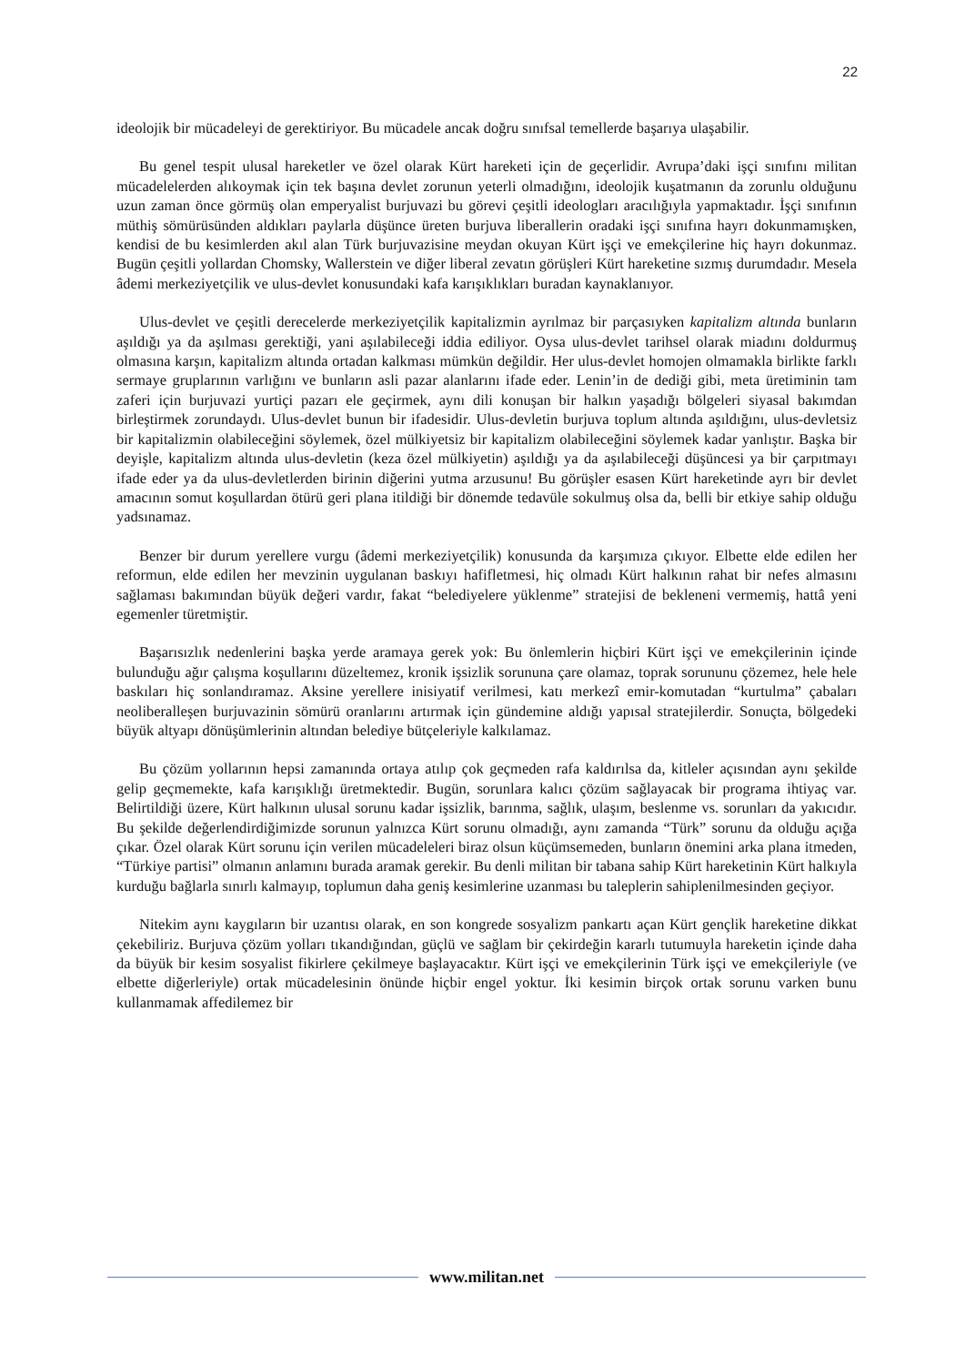22
ideolojik bir mücadeleyi de gerektiriyor. Bu mücadele ancak doğru sınıfsal temellerde başarıya ulaşabilir.
Bu genel tespit ulusal hareketler ve özel olarak Kürt hareketi için de geçerlidir. Avrupa’daki işçi sınıfını militan mücadelelerden alıkoymak için tek başına devlet zorunun yeterli olmadığını, ideolojik kuşatmanın da zorunlu olduğunu uzun zaman önce görmüş olan emperyalist burjuvazi bu görevi çeşitli ideologları aracılığıyla yapmaktadır. İşçi sınıfının müthiş sömürüsünden aldıkları paylarla düşünce üreten burjuva liberallerin oradaki işçi sınıfına hayrı dokunmamışken, kendisi de bu kesimlerden akıl alan Türk burjuvazisine meydan okuyan Kürt işçi ve emekçilerine hiç hayrı dokunmaz. Bugün çeşitli yollardan Chomsky, Wallerstein ve diğer liberal zevatın görüşleri Kürt hareketine sızmış durumdadır. Mesela âdemi merkeziyetçilik ve ulus-devlet konusundaki kafa karışıklıkları buradan kaynaklanıyor.
Ulus-devlet ve çeşitli derecelerde merkeziyetçilik kapitalizmin ayrılmaz bir parçasıyken kapitalizm altında bunların aşıldığı ya da aşılması gerektiği, yani aşılabileceği iddia ediliyor. Oysa ulus-devlet tarihsel olarak miadını doldurmuş olmasına karşın, kapitalizm altında ortadan kalkması mümkün değildir. Her ulus-devlet homojen olmamakla birlikte farklı sermaye gruplarının varlığını ve bunların asli pazar alanlarını ifade eder. Lenin’in de dediği gibi, meta üretiminin tam zaferi için burjuvazi yurtiçi pazarı ele geçirmek, aynı dili konuşan bir halkın yaşadığı bölgeleri siyasal bakımdan birleştirmek zorundaydı. Ulus-devlet bunun bir ifadesidir. Ulus-devletin burjuva toplum altında aşıldığını, ulus-devletsiz bir kapitalizmin olabileceğini söylemek, özel mülkiyetsiz bir kapitalizm olabileceğini söylemek kadar yanlıştır. Başka bir deyişle, kapitalizm altında ulus-devletin (keza özel mülkiyetin) aşıldığı ya da aşılabileceği düşüncesi ya bir çarpıtmayı ifade eder ya da ulus-devletlerden birinin diğerini yutma arzusunu! Bu görüşler esasen Kürt hareketinde ayrı bir devlet amacının somut koşullardan ötürü geri plana itildiği bir dönemde tedavüle sokulmuş olsa da, belli bir etkiye sahip olduğu yadsınamaz.
Benzer bir durum yerellere vurgu (âdemi merkeziyetçilik) konusunda da karşımıza çıkıyor. Elbette elde edilen her reformun, elde edilen her mevzinin uygulanan baskıyı hafifletmesi, hiç olmadı Kürt halkının rahat bir nefes almasını sağlaması bakımından büyük değeri vardır, fakat “belediyelere yüklenme” stratejisi de bekleneni vermemiş, hattâ yeni egemenler türetmiştir.
Başarısızlık nedenlerini başka yerde aramaya gerek yok: Bu önlemlerin hiçbiri Kürt işçi ve emekçilerinin içinde bulunduğu ağır çalışma koşullarını düzeltemez, kronik işsizlik sorununa çare olamaz, toprak sorununu çözemez, hele hele baskıları hiç sonlandıramaz. Aksine yerellere inisiyatif verilmesi, katı merkezî emir-komutadan “kurtulma” çabaları neoliberalleşen burjuvazinin sömürü oranlarını artırmak için gündemine aldığı yapısal stratejilerdir. Sonuçta, bölgedeki büyük altyapı dönüşümlerinin altından belediye bütçeleriyle kalkılamaz.
Bu çözüm yollarının hepsi zamanında ortaya atılıp çok geçmeden rafa kaldırılsa da, kitleler açısından aynı şekilde gelip geçmemekte, kafa karışıklığı üretmektedir. Bugün, sorunlara kalıcı çözüm sağlayacak bir programa ihtiyaç var. Belirtildiği üzere, Kürt halkının ulusal sorunu kadar işsizlik, barınma, sağlık, ulaşım, beslenme vs. sorunları da yakıcıdır. Bu şekilde değerlendirdiğimizde sorunun yalnızca Kürt sorunu olmadığı, aynı zamanda “Türk” sorunu da olduğu açığa çıkar. Özel olarak Kürt sorunu için verilen mücadeleleri biraz olsun küçümsemeden, bunların önemini arka plana itmeden, “Türkiye partisi” olmanın anlamını burada aramak gerekir. Bu denli militan bir tabana sahip Kürt hareketinin Kürt halkıyla kurduğu bağlarla sınırlı kalmayıp, toplumun daha geniş kesimlerine uzanması bu taleplerin sahiplenilmesinden geçiyor.
Nitekim aynı kaygıların bir uzantısı olarak, en son kongrede sosyalizm pankartı açan Kürt gençlik hareketine dikkat çekebiliriz. Burjuva çözüm yolları tıkandığından, güçlü ve sağlam bir çekirdeğin kararlı tutumuyla hareketin içinde daha da büyük bir kesim sosyalist fikirlere çekilmeye başlayacaktır. Kürt işçi ve emekçilerinin Türk işçi ve emekçileriyle (ve elbette diğerleriyle) ortak mücadelesinin önünde hiçbir engel yoktur. İki kesimin birçok ortak sorunu varken bunu kullanmamak affedilemez bir
www.militan.net